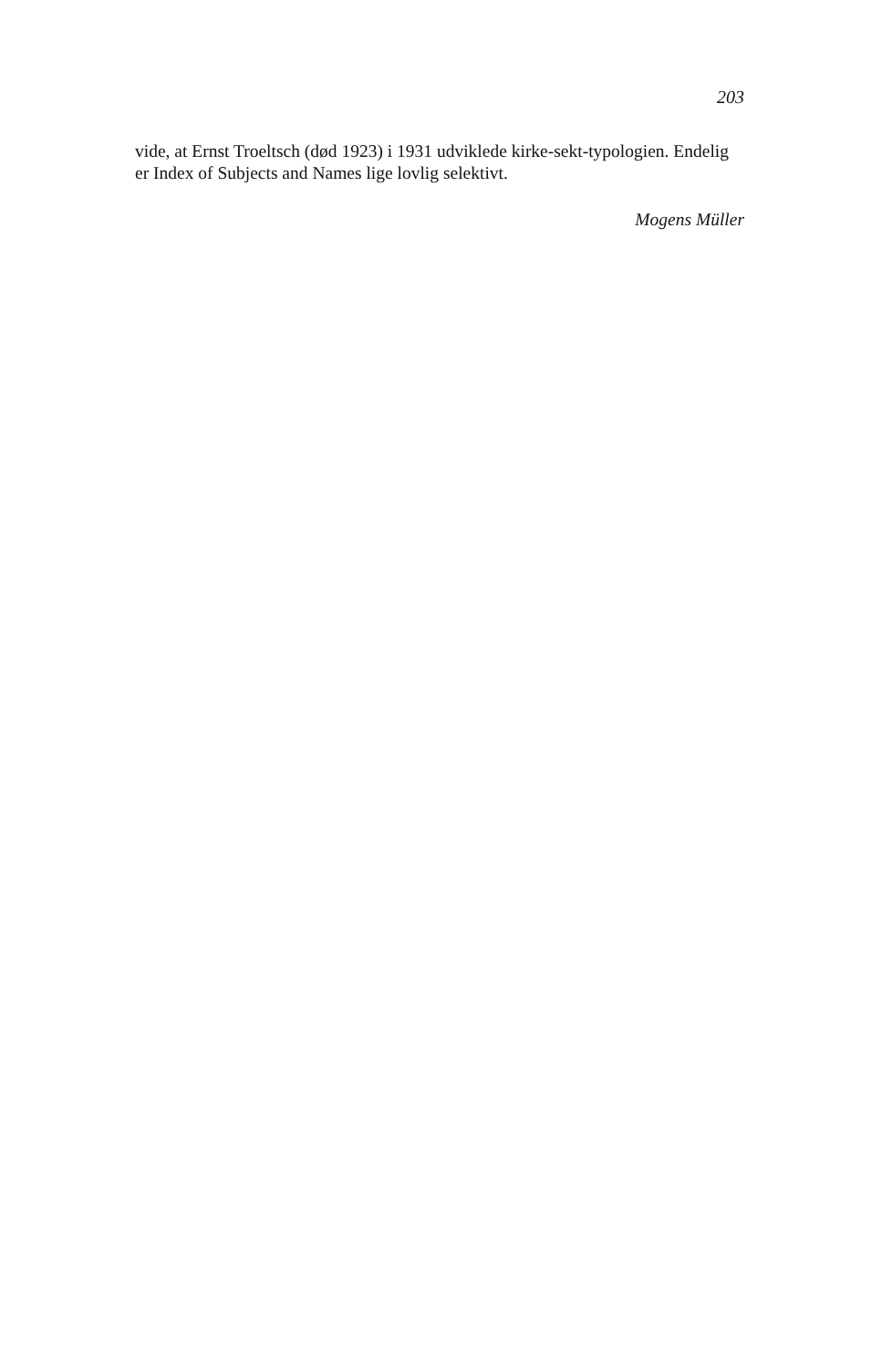203
vide, at Ernst Troeltsch (død 1923) i 1931 udviklede kirke-sekt-typologien. Endelig er Index of Subjects and Names lige lovlig selektivt.
Mogens Müller